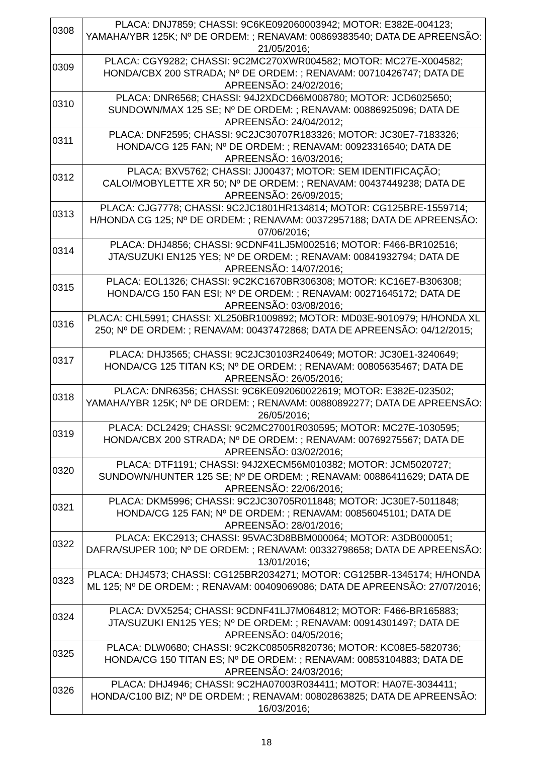| 0308 | PLACA: DNJ7859; CHASSI: 9C6KE092060003942; MOTOR: E382E-004123; YAMAHA/YBR 125K; Nº DE ORDEM: ; RENAVAM: 00869383540; DATA DE APREENSÃO: 21/05/2016; |
| 0309 | PLACA: CGY9282; CHASSI: 9C2MC270XWR004582; MOTOR: MC27E-X004582; HONDA/CBX 200 STRADA; Nº DE ORDEM: ; RENAVAM: 00710426747; DATA DE APREENSÃO: 24/02/2016; |
| 0310 | PLACA: DNR6568; CHASSI: 94J2XDCD66M008780; MOTOR: JCD6025650; SUNDOWN/MAX 125 SE; Nº DE ORDEM: ; RENAVAM: 00886925096; DATA DE APREENSÃO: 24/04/2012; |
| 0311 | PLACA: DNF2595; CHASSI: 9C2JC30707R183326; MOTOR: JC30E7-7183326; HONDA/CG 125 FAN; Nº DE ORDEM: ; RENAVAM: 00923316540; DATA DE APREENSÃO: 16/03/2016; |
| 0312 | PLACA: BXV5762; CHASSI: JJ00437; MOTOR: SEM IDENTIFICAÇÃO; CALOI/MOBYLETTE XR 50; Nº DE ORDEM: ; RENAVAM: 00437449238; DATA DE APREENSÃO: 26/09/2015; |
| 0313 | PLACA: CJG7778; CHASSI: 9C2JC1801HR134814; MOTOR: CG125BRE-1559714; H/HONDA CG 125; Nº DE ORDEM: ; RENAVAM: 00372957188; DATA DE APREENSÃO: 07/06/2016; |
| 0314 | PLACA: DHJ4856; CHASSI: 9CDNF41LJ5M002516; MOTOR: F466-BR102516; JTA/SUZUKI EN125 YES; Nº DE ORDEM: ; RENAVAM: 00841932794; DATA DE APREENSÃO: 14/07/2016; |
| 0315 | PLACA: EOL1326; CHASSI: 9C2KC1670BR306308; MOTOR: KC16E7-B306308; HONDA/CG 150 FAN ESI; Nº DE ORDEM: ; RENAVAM: 00271645172; DATA DE APREENSÃO: 03/08/2016; |
| 0316 | PLACA: CHL5991; CHASSI: XL250BR1009892; MOTOR: MD03E-9010979; H/HONDA XL 250; Nº DE ORDEM: ; RENAVAM: 00437472868; DATA DE APREENSÃO: 04/12/2015; |
| 0317 | PLACA: DHJ3565; CHASSI: 9C2JC30103R240649; MOTOR: JC30E1-3240649; HONDA/CG 125 TITAN KS; Nº DE ORDEM: ; RENAVAM: 00805635467; DATA DE APREENSÃO: 26/05/2016; |
| 0318 | PLACA: DNR6356; CHASSI: 9C6KE092060022619; MOTOR: E382E-023502; YAMAHA/YBR 125K; Nº DE ORDEM: ; RENAVAM: 00880892277; DATA DE APREENSÃO: 26/05/2016; |
| 0319 | PLACA: DCL2429; CHASSI: 9C2MC27001R030595; MOTOR: MC27E-1030595; HONDA/CBX 200 STRADA; Nº DE ORDEM: ; RENAVAM: 00769275567; DATA DE APREENSÃO: 03/02/2016; |
| 0320 | PLACA: DTF1191; CHASSI: 94J2XECM56M010382; MOTOR: JCM5020727; SUNDOWN/HUNTER 125 SE; Nº DE ORDEM: ; RENAVAM: 00886411629; DATA DE APREENSÃO: 22/06/2016; |
| 0321 | PLACA: DKM5996; CHASSI: 9C2JC30705R011848; MOTOR: JC30E7-5011848; HONDA/CG 125 FAN; Nº DE ORDEM: ; RENAVAM: 00856045101; DATA DE APREENSÃO: 28/01/2016; |
| 0322 | PLACA: EKC2913; CHASSI: 95VAC3D8BBM000064; MOTOR: A3DB000051; DAFRA/SUPER 100; Nº DE ORDEM: ; RENAVAM: 00332798658; DATA DE APREENSÃO: 13/01/2016; |
| 0323 | PLACA: DHJ4573; CHASSI: CG125BR2034271; MOTOR: CG125BR-1345174; H/HONDA ML 125; Nº DE ORDEM: ; RENAVAM: 00409069086; DATA DE APREENSÃO: 27/07/2016; |
| 0324 | PLACA: DVX5254; CHASSI: 9CDNF41LJ7M064812; MOTOR: F466-BR165883; JTA/SUZUKI EN125 YES; Nº DE ORDEM: ; RENAVAM: 00914301497; DATA DE APREENSÃO: 04/05/2016; |
| 0325 | PLACA: DLW0680; CHASSI: 9C2KC08505R820736; MOTOR: KC08E5-5820736; HONDA/CG 150 TITAN ES; Nº DE ORDEM: ; RENAVAM: 00853104883; DATA DE APREENSÃO: 24/03/2016; |
| 0326 | PLACA: DHJ4946; CHASSI: 9C2HA07003R034411; MOTOR: HA07E-3034411; HONDA/C100 BIZ; Nº DE ORDEM: ; RENAVAM: 00802863825; DATA DE APREENSÃO: 16/03/2016; |
18